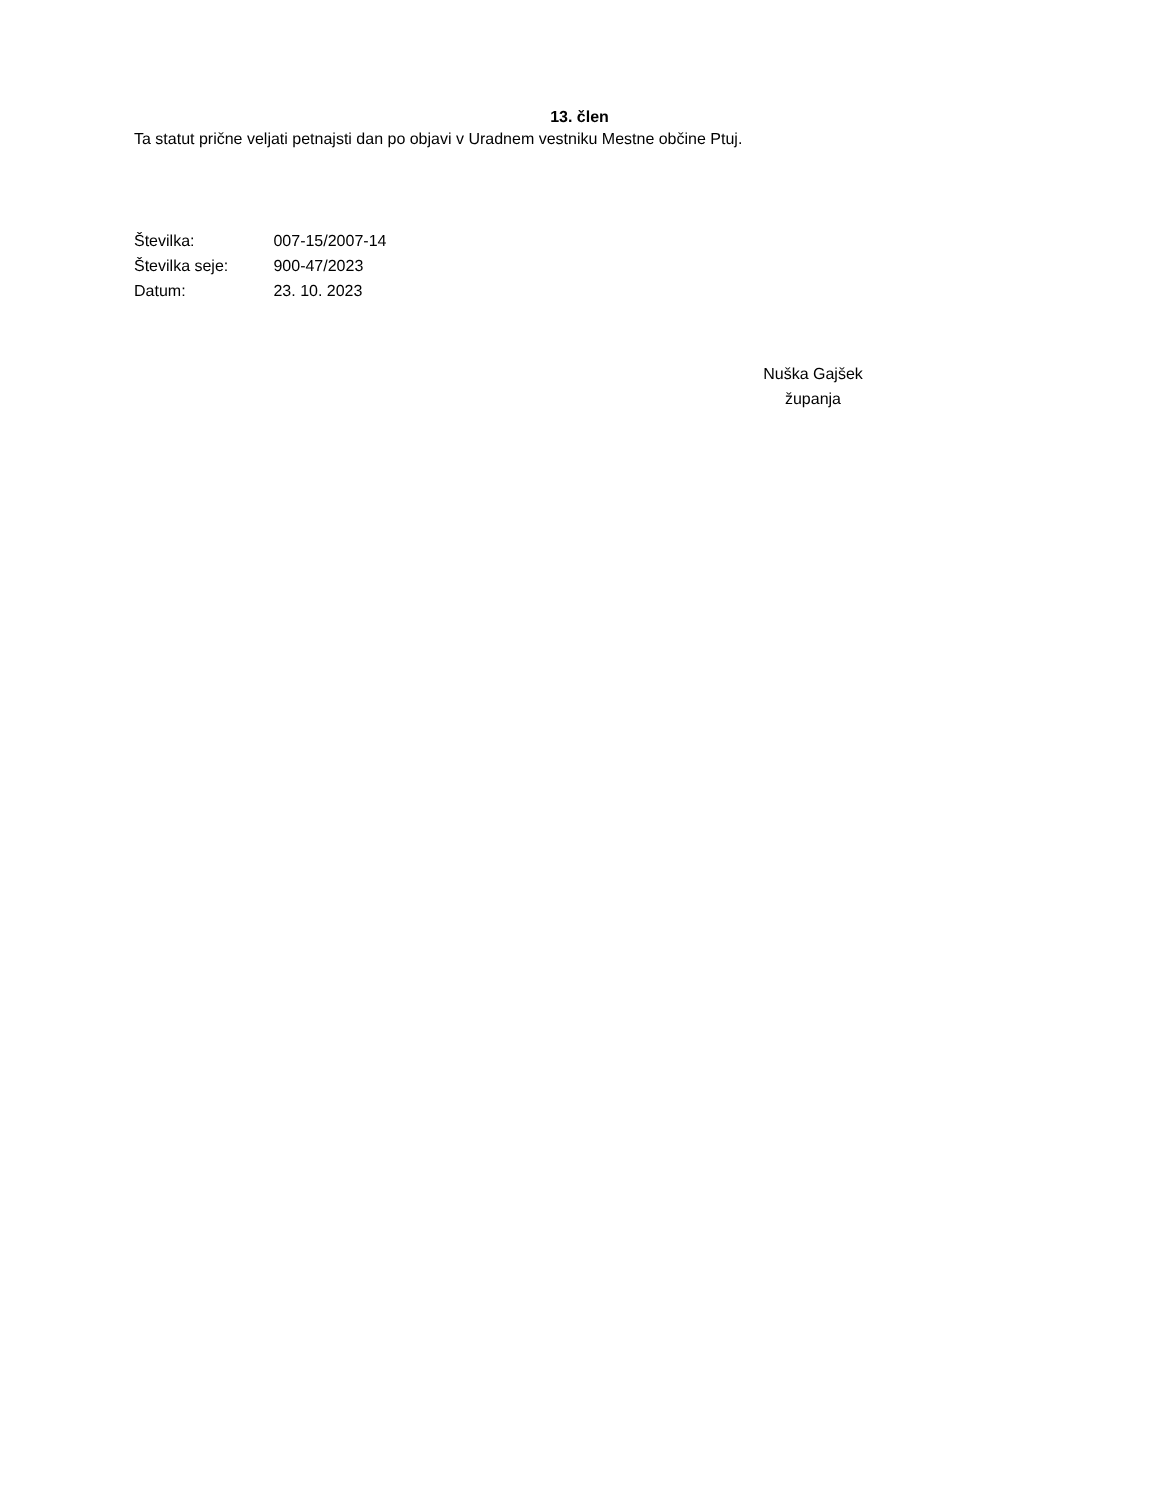13. člen
Ta statut prične veljati petnajsti dan po objavi v Uradnem vestniku Mestne občine Ptuj.
Številka: 007-15/2007-14
Številka seje: 900-47/2023
Datum: 23. 10. 2023
Nuška Gajšek
županja